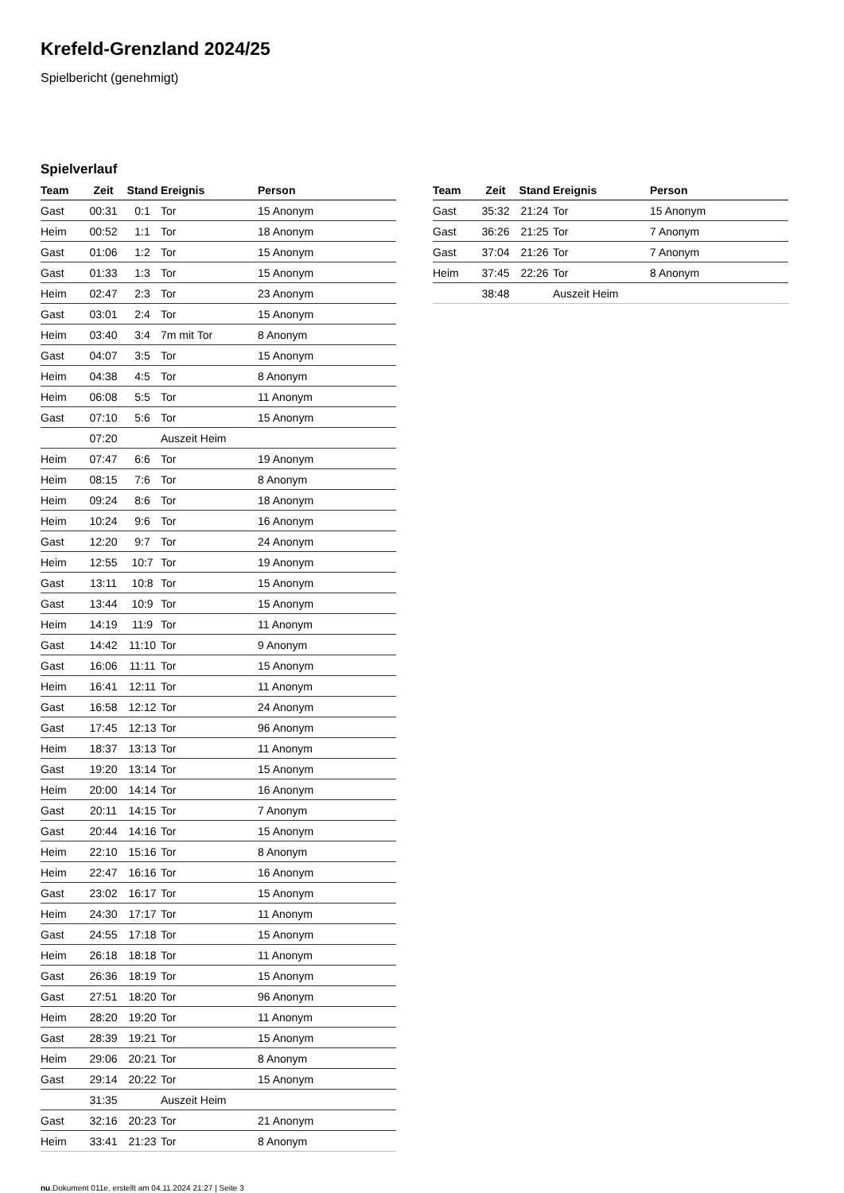Krefeld-Grenzland 2024/25
Spielbericht (genehmigt)
Spielverlauf
| Team | Zeit | Stand | Ereignis | Person |
| --- | --- | --- | --- | --- |
| Gast | 00:31 | 0:1 | Tor | 15 Anonym |
| Heim | 00:52 | 1:1 | Tor | 18 Anonym |
| Gast | 01:06 | 1:2 | Tor | 15 Anonym |
| Gast | 01:33 | 1:3 | Tor | 15 Anonym |
| Heim | 02:47 | 2:3 | Tor | 23 Anonym |
| Gast | 03:01 | 2:4 | Tor | 15 Anonym |
| Heim | 03:40 | 3:4 | 7m mit Tor | 8 Anonym |
| Gast | 04:07 | 3:5 | Tor | 15 Anonym |
| Heim | 04:38 | 4:5 | Tor | 8 Anonym |
| Heim | 06:08 | 5:5 | Tor | 11 Anonym |
| Gast | 07:10 | 5:6 | Tor | 15 Anonym |
| | 07:20 | | Auszeit Heim | |
| Heim | 07:47 | 6:6 | Tor | 19 Anonym |
| Heim | 08:15 | 7:6 | Tor | 8 Anonym |
| Heim | 09:24 | 8:6 | Tor | 18 Anonym |
| Heim | 10:24 | 9:6 | Tor | 16 Anonym |
| Gast | 12:20 | 9:7 | Tor | 24 Anonym |
| Heim | 12:55 | 10:7 | Tor | 19 Anonym |
| Gast | 13:11 | 10:8 | Tor | 15 Anonym |
| Gast | 13:44 | 10:9 | Tor | 15 Anonym |
| Heim | 14:19 | 11:9 | Tor | 11 Anonym |
| Gast | 14:42 | 11:10 | Tor | 9 Anonym |
| Gast | 16:06 | 11:11 | Tor | 15 Anonym |
| Heim | 16:41 | 12:11 | Tor | 11 Anonym |
| Gast | 16:58 | 12:12 | Tor | 24 Anonym |
| Gast | 17:45 | 12:13 | Tor | 96 Anonym |
| Heim | 18:37 | 13:13 | Tor | 11 Anonym |
| Gast | 19:20 | 13:14 | Tor | 15 Anonym |
| Heim | 20:00 | 14:14 | Tor | 16 Anonym |
| Gast | 20:11 | 14:15 | Tor | 7 Anonym |
| Gast | 20:44 | 14:16 | Tor | 15 Anonym |
| Heim | 22:10 | 15:16 | Tor | 8 Anonym |
| Heim | 22:47 | 16:16 | Tor | 16 Anonym |
| Gast | 23:02 | 16:17 | Tor | 15 Anonym |
| Heim | 24:30 | 17:17 | Tor | 11 Anonym |
| Gast | 24:55 | 17:18 | Tor | 15 Anonym |
| Heim | 26:18 | 18:18 | Tor | 11 Anonym |
| Gast | 26:36 | 18:19 | Tor | 15 Anonym |
| Gast | 27:51 | 18:20 | Tor | 96 Anonym |
| Heim | 28:20 | 19:20 | Tor | 11 Anonym |
| Gast | 28:39 | 19:21 | Tor | 15 Anonym |
| Heim | 29:06 | 20:21 | Tor | 8 Anonym |
| Gast | 29:14 | 20:22 | Tor | 15 Anonym |
| | 31:35 | | Auszeit Heim | |
| Gast | 32:16 | 20:23 | Tor | 21 Anonym |
| Heim | 33:41 | 21:23 | Tor | 8 Anonym |
| Team | Zeit | Stand | Ereignis | Person |
| --- | --- | --- | --- | --- |
| Gast | 35:32 | 21:24 | Tor | 15 Anonym |
| Gast | 36:26 | 21:25 | Tor | 7 Anonym |
| Gast | 37:04 | 21:26 | Tor | 7 Anonym |
| Heim | 37:45 | 22:26 | Tor | 8 Anonym |
| | 38:48 | | Auszeit Heim | |
nu.Dokument 011e, erstellt am 04.11.2024 21:27 | Seite 3